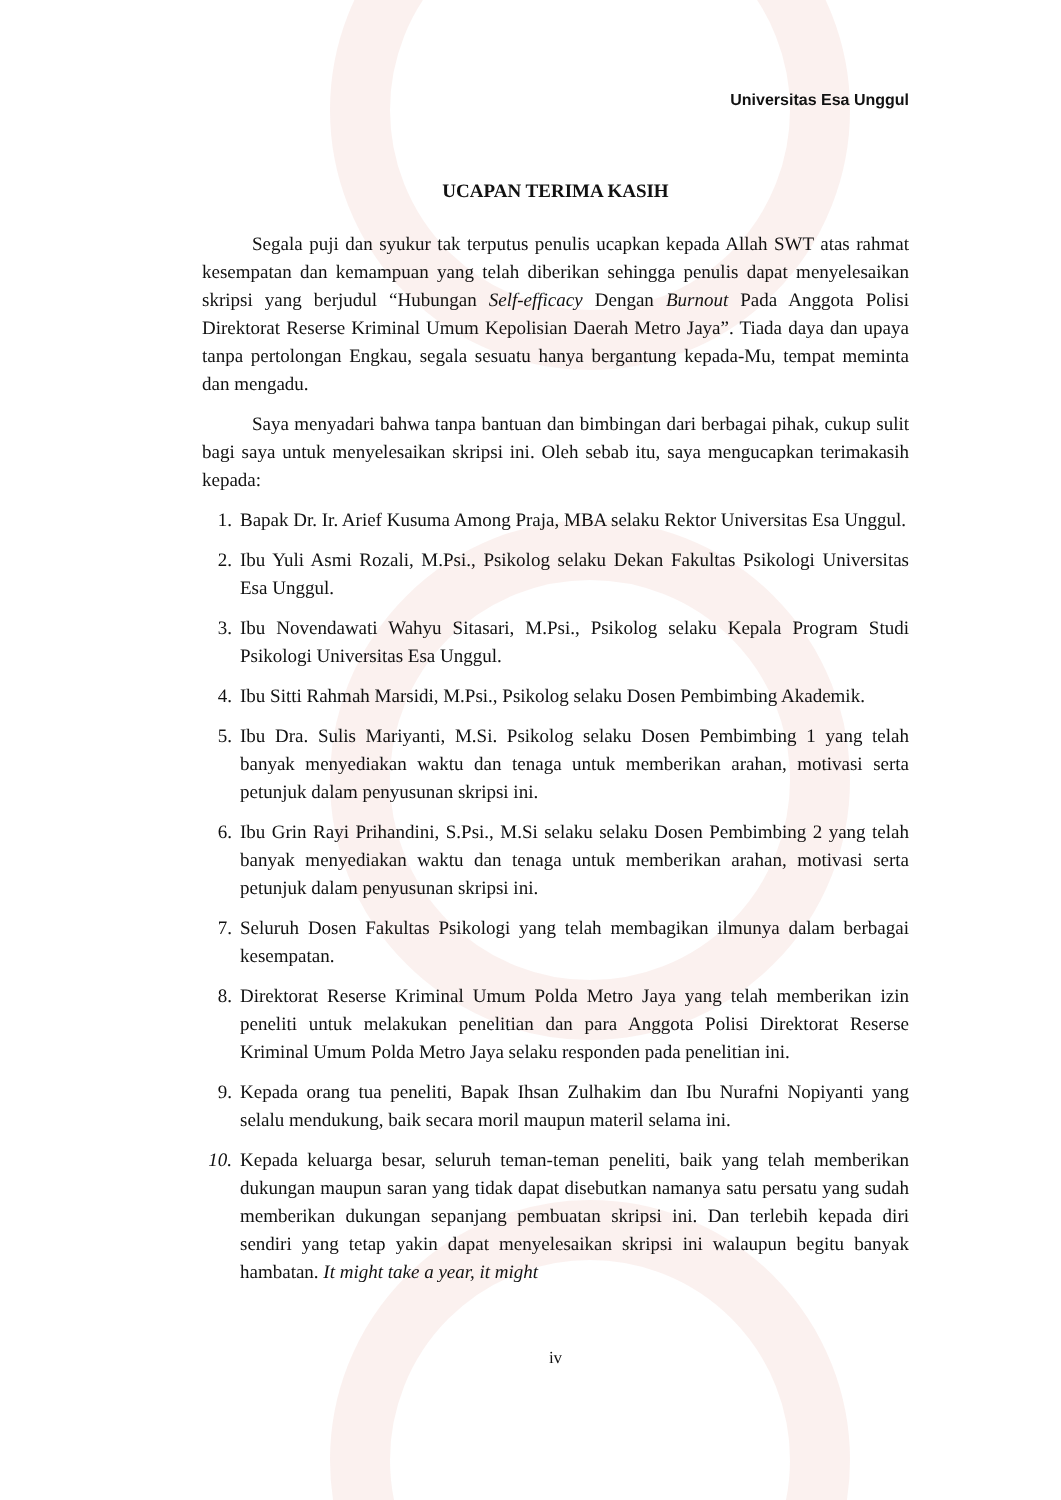Universitas Esa Unggul
UCAPAN TERIMA KASIH
Segala puji dan syukur tak terputus penulis ucapkan kepada Allah SWT atas rahmat kesempatan dan kemampuan yang telah diberikan sehingga penulis dapat menyelesaikan skripsi yang berjudul “Hubungan Self-efficacy Dengan Burnout Pada Anggota Polisi Direktorat Reserse Kriminal Umum Kepolisian Daerah Metro Jaya”. Tiada daya dan upaya tanpa pertolongan Engkau, segala sesuatu hanya bergantung kepada-Mu, tempat meminta dan mengadu.
Saya menyadari bahwa tanpa bantuan dan bimbingan dari berbagai pihak, cukup sulit bagi saya untuk menyelesaikan skripsi ini. Oleh sebab itu, saya mengucapkan terimakasih kepada:
1. Bapak Dr. Ir. Arief Kusuma Among Praja, MBA selaku Rektor Universitas Esa Unggul.
2. Ibu Yuli Asmi Rozali, M.Psi., Psikolog selaku Dekan Fakultas Psikologi Universitas Esa Unggul.
3. Ibu Novendawati Wahyu Sitasari, M.Psi., Psikolog selaku Kepala Program Studi Psikologi Universitas Esa Unggul.
4. Ibu Sitti Rahmah Marsidi, M.Psi., Psikolog selaku Dosen Pembimbing Akademik.
5. Ibu Dra. Sulis Mariyanti, M.Si. Psikolog selaku Dosen Pembimbing 1 yang telah banyak menyediakan waktu dan tenaga untuk memberikan arahan, motivasi serta petunjuk dalam penyusunan skripsi ini.
6. Ibu Grin Rayi Prihandini, S.Psi., M.Si selaku selaku Dosen Pembimbing 2 yang telah banyak menyediakan waktu dan tenaga untuk memberikan arahan, motivasi serta petunjuk dalam penyusunan skripsi ini.
7. Seluruh Dosen Fakultas Psikologi yang telah membagikan ilmunya dalam berbagai kesempatan.
8. Direktorat Reserse Kriminal Umum Polda Metro Jaya yang telah memberikan izin peneliti untuk melakukan penelitian dan para Anggota Polisi Direktorat Reserse Kriminal Umum Polda Metro Jaya selaku responden pada penelitian ini.
9. Kepada orang tua peneliti, Bapak Ihsan Zulhakim dan Ibu Nurafni Nopiyanti yang selalu mendukung, baik secara moril maupun materil selama ini.
10. Kepada keluarga besar, seluruh teman-teman peneliti, baik yang telah memberikan dukungan maupun saran yang tidak dapat disebutkan namanya satu persatu yang sudah memberikan dukungan sepanjang pembuatan skripsi ini. Dan terlebih kepada diri sendiri yang tetap yakin dapat menyelesaikan skripsi ini walaupun begitu banyak hambatan. It might take a year, it might
iv